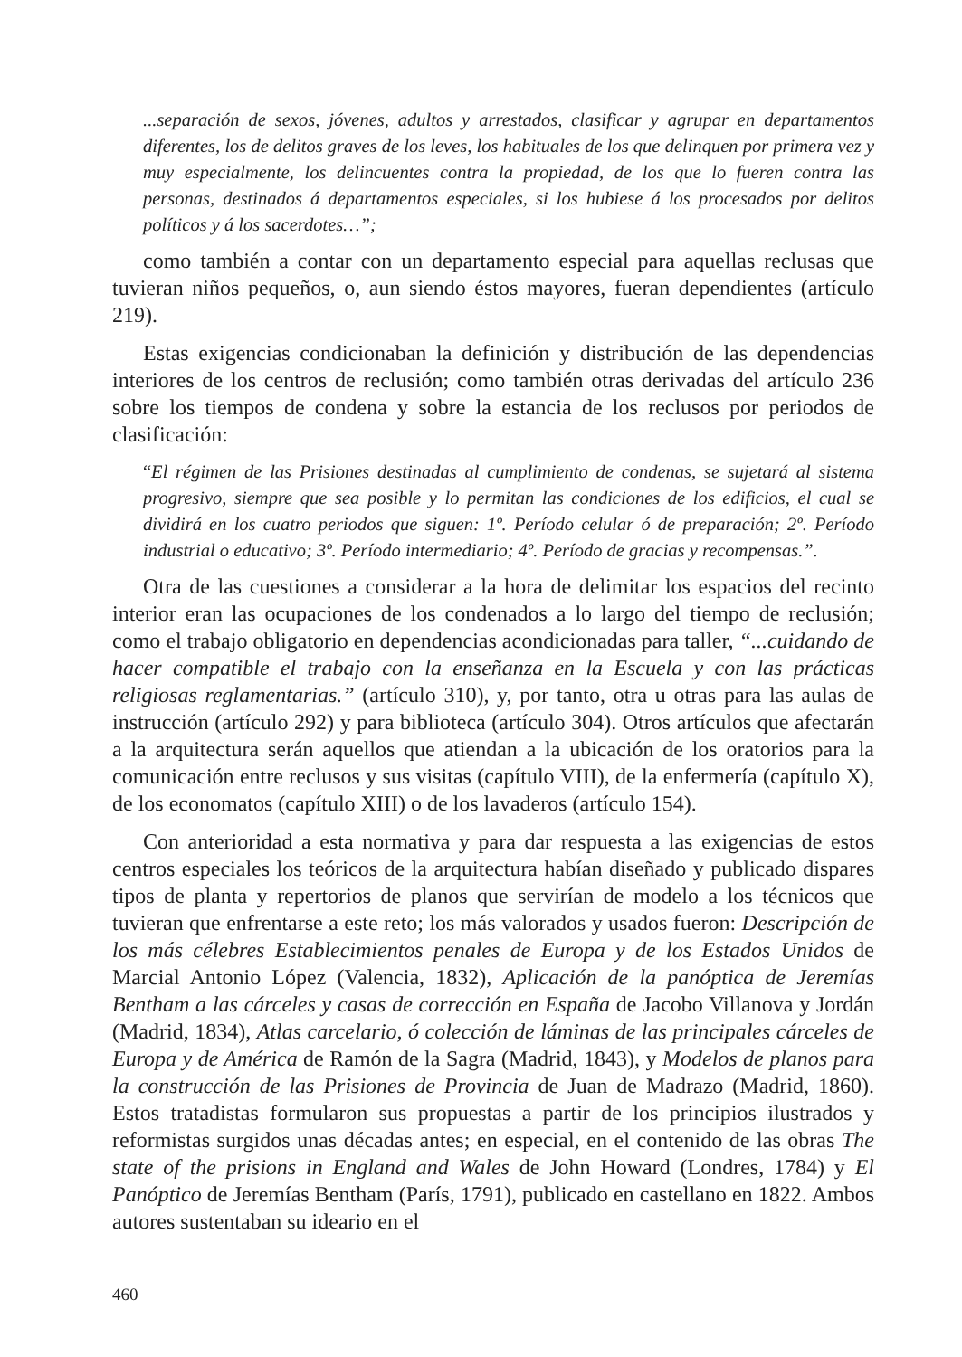...separación de sexos, jóvenes, adultos y arrestados, clasificar y agrupar en departamentos diferentes, los de delitos graves de los leves, los habituales de los que delinquen por primera vez y muy especialmente, los delincuentes contra la propiedad, de los que lo fueren contra las personas, destinados á departamentos especiales, si los hubiese á los procesados por delitos políticos y á los sacerdotes…”;
como también a contar con un departamento especial para aquellas reclusas que tuvieran niños pequeños, o, aun siendo éstos mayores, fueran dependientes (artículo 219).
Estas exigencias condicionaban la definición y distribución de las dependencias interiores de los centros de reclusión; como también otras derivadas del artículo 236 sobre los tiempos de condena y sobre la estancia de los reclusos por periodos de clasificación:
“El régimen de las Prisiones destinadas al cumplimiento de condenas, se sujetará al sistema progresivo, siempre que sea posible y lo permitan las condiciones de los edificios, el cual se dividirá en los cuatro periodos que siguen: 1º. Período celular ó de preparación; 2º. Período industrial o educativo; 3º. Período intermediario; 4º. Período de gracias y recompensas.”.
Otra de las cuestiones a considerar a la hora de delimitar los espacios del recinto interior eran las ocupaciones de los condenados a lo largo del tiempo de reclusión; como el trabajo obligatorio en dependencias acondicionadas para taller, “...cuidando de hacer compatible el trabajo con la enseñanza en la Escuela y con las prácticas religiosas reglamentarias.” (artículo 310), y, por tanto, otra u otras para las aulas de instrucción (artículo 292) y para biblioteca (artículo 304). Otros artículos que afectarán a la arquitectura serán aquellos que atiendan a la ubicación de los oratorios para la comunicación entre reclusos y sus visitas (capítulo VIII), de la enfermería (capítulo X), de los economatos (capítulo XIII) o de los lavaderos (artículo 154).
Con anterioridad a esta normativa y para dar respuesta a las exigencias de estos centros especiales los teóricos de la arquitectura habían diseñado y publicado dispares tipos de planta y repertorios de planos que servirían de modelo a los técnicos que tuvieran que enfrentarse a este reto; los más valorados y usados fueron: Descripción de los más célebres Establecimientos penales de Europa y de los Estados Unidos de Marcial Antonio López (Valencia, 1832), Aplicación de la panóptica de Jeremías Bentham a las cárceles y casas de corrección en España de Jacobo Villanova y Jordán (Madrid, 1834), Atlas carcelario, ó colección de láminas de las principales cárceles de Europa y de América de Ramón de la Sagra (Madrid, 1843), y Modelos de planos para la construcción de las Prisiones de Provincia de Juan de Madrazo (Madrid, 1860). Estos tratadistas formularon sus propuestas a partir de los principios ilustrados y reformistas surgidos unas décadas antes; en especial, en el contenido de las obras The state of the prisions in England and Wales de John Howard (Londres, 1784) y El Panóptico de Jeremías Bentham (París, 1791), publicado en castellano en 1822. Ambos autores sustentaban su ideario en el
460